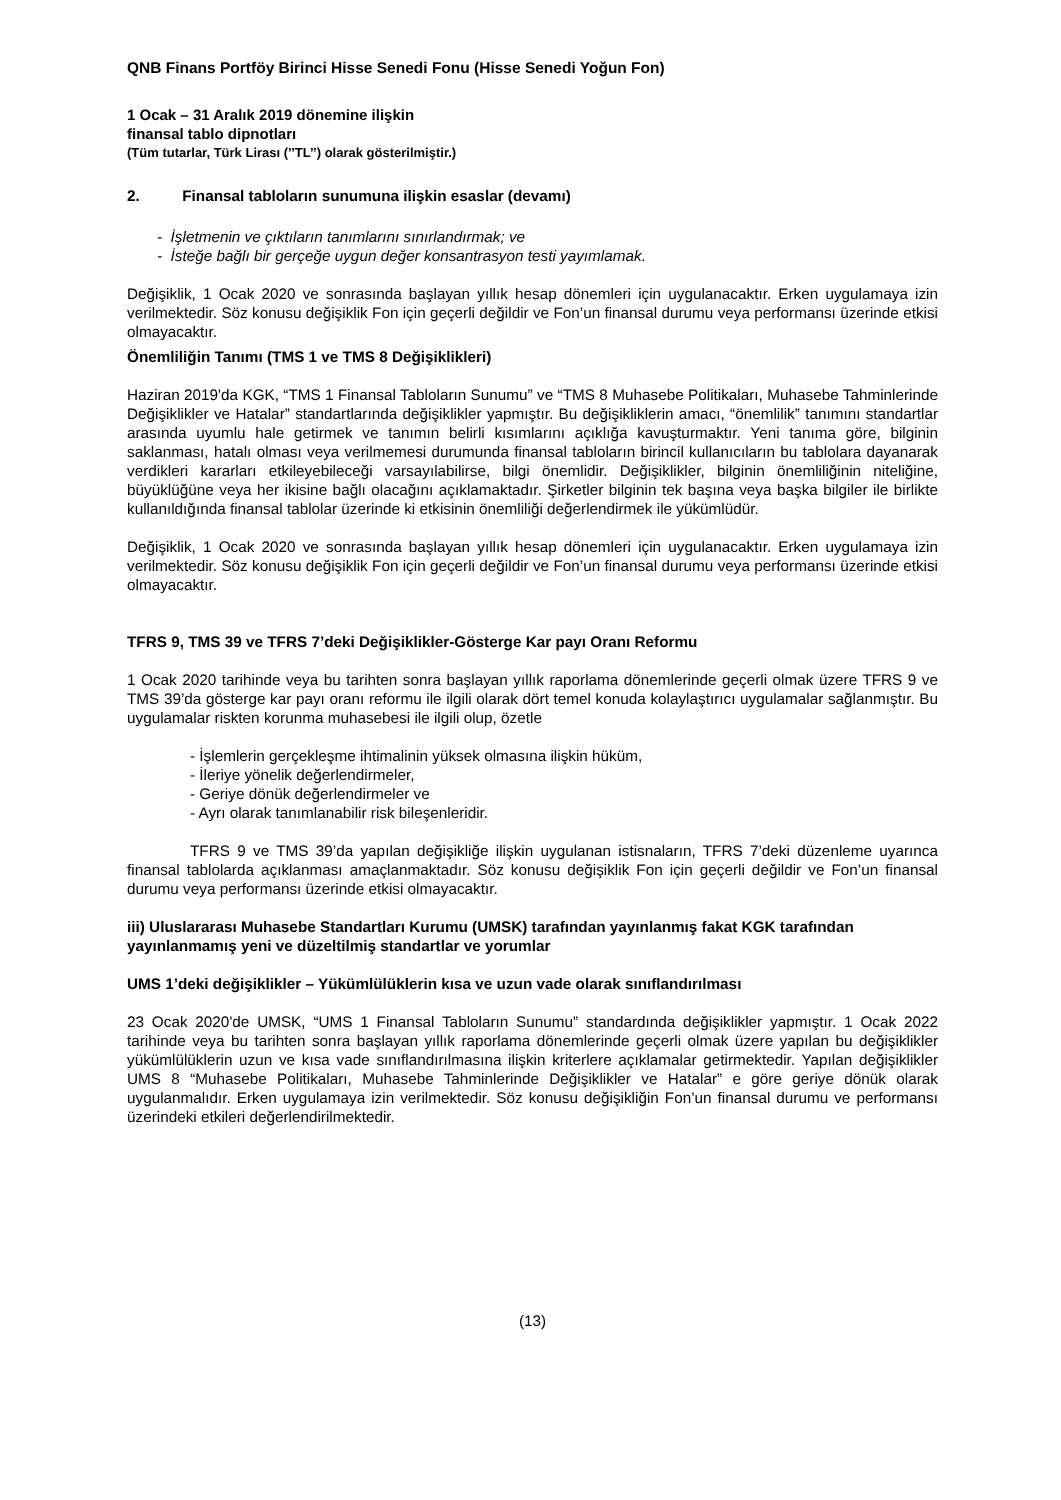QNB Finans Portföy Birinci Hisse Senedi Fonu (Hisse Senedi Yoğun Fon)
1 Ocak – 31 Aralık 2019 dönemine ilişkin
finansal tablo dipnotları
(Tüm tutarlar, Türk Lirası (’’TL’’) olarak gösterilmiştir.)
2. Finansal tabloların sunumuna ilişkin esaslar (devamı)
- İşletmenin ve çıktıların tanımlarını sınırlandırmak; ve
- İsteğe bağlı bir gerçeğe uygun değer konsantrasyon testi yayımlamak.
Değişiklik, 1 Ocak 2020 ve sonrasında başlayan yıllık hesap dönemleri için uygulanacaktır. Erken uygulamaya izin verilmektedir. Söz konusu değişiklik Fon için geçerli değildir ve Fon’un finansal durumu veya performansı üzerinde etkisi olmayacaktır.
Önemliliğin Tanımı (TMS 1 ve TMS 8 Değişiklikleri)
Haziran 2019'da KGK, “TMS 1 Finansal Tabloların Sunumu” ve “TMS 8 Muhasebe Politikaları, Muhasebe Tahminlerinde Değişiklikler ve Hatalar” standartlarında değişiklikler yapmıştır. Bu değişikliklerin amacı, “önemlilik” tanımını standartlar arasında uyumlu hale getirmek ve tanımın belirli kısımlarını açıklığa kavuşturmaktır. Yeni tanıma göre, bilginin saklanması, hatalı olması veya verilmemesi durumunda finansal tabloların birincil kullanıcıların bu tablolara dayanarak verdikleri kararları etkileyebileceği varsayılabilirse, bilgi önemlidir. Değişiklikler, bilginin önemliliğinin niteliğine, büyüklüğüne veya her ikisine bağlı olacağını açıklamaktadır. Şirketler bilginin tek başına veya başka bilgiler ile birlikte kullanıldığında finansal tablolar üzerinde ki etkisinin önemliliği değerlendirmek ile yükümlüdür.
Değişiklik, 1 Ocak 2020 ve sonrasında başlayan yıllık hesap dönemleri için uygulanacaktır. Erken uygulamaya izin verilmektedir. Söz konusu değişiklik Fon için geçerli değildir ve Fon’un finansal durumu veya performansı üzerinde etkisi olmayacaktır.
TFRS 9, TMS 39 ve TFRS 7’deki Değişiklikler-Gösterge Kar payı Oranı Reformu
1 Ocak 2020 tarihinde veya bu tarihten sonra başlayan yıllık raporlama dönemlerinde geçerli olmak üzere TFRS 9 ve TMS 39’da gösterge kar payı oranı reformu ile ilgili olarak dört temel konuda kolaylaştırıcı uygulamalar sağlanmıştır. Bu uygulamalar riskten korunma muhasebesi ile ilgili olup, özetle
- İşlemlerin gerçekleşme ihtimalinin yüksek olmasına ilişkin hüküm,
- İleriye yönelik değerlendirmeler,
- Geriye dönük değerlendirmeler ve
- Ayrı olarak tanımlanabilir risk bileşenleridir.
TFRS 9 ve TMS 39’da yapılan değişikliğe ilişkin uygulanan istisnaların, TFRS 7’deki düzenleme uyarınca finansal tablolarda açıklanması amaçlanmaktadır. Söz konusu değişiklik Fon için geçerli değildir ve Fon’un finansal durumu veya performansı üzerinde etkisi olmayacaktır.
iii) Uluslararası Muhasebe Standartları Kurumu (UMSK) tarafından yayınlanmış fakat KGK tarafından yayınlanmamış yeni ve düzeltilmiş standartlar ve yorumlar
UMS 1’deki değişiklikler – Yükümlülüklerin kısa ve uzun vade olarak sınıflandırılması
23 Ocak 2020'de UMSK, “UMS 1 Finansal Tabloların Sunumu” standardında değişiklikler yapmıştır. 1 Ocak 2022 tarihinde veya bu tarihten sonra başlayan yıllık raporlama dönemlerinde geçerli olmak üzere yapılan bu değişiklikler yükümlülüklerin uzun ve kısa vade sınıflandırılmasına ilişkin kriterlere açıklamalar getirmektedir. Yapılan değişiklikler UMS 8 “Muhasebe Politikaları, Muhasebe Tahminlerinde Değişiklikler ve Hatalar” e göre geriye dönük olarak uygulanmalıdır. Erken uygulamaya izin verilmektedir. Söz konusu değişikliğin Fon’un finansal durumu ve performansı üzerindeki etkileri değerlendirilmektedir.
(13)